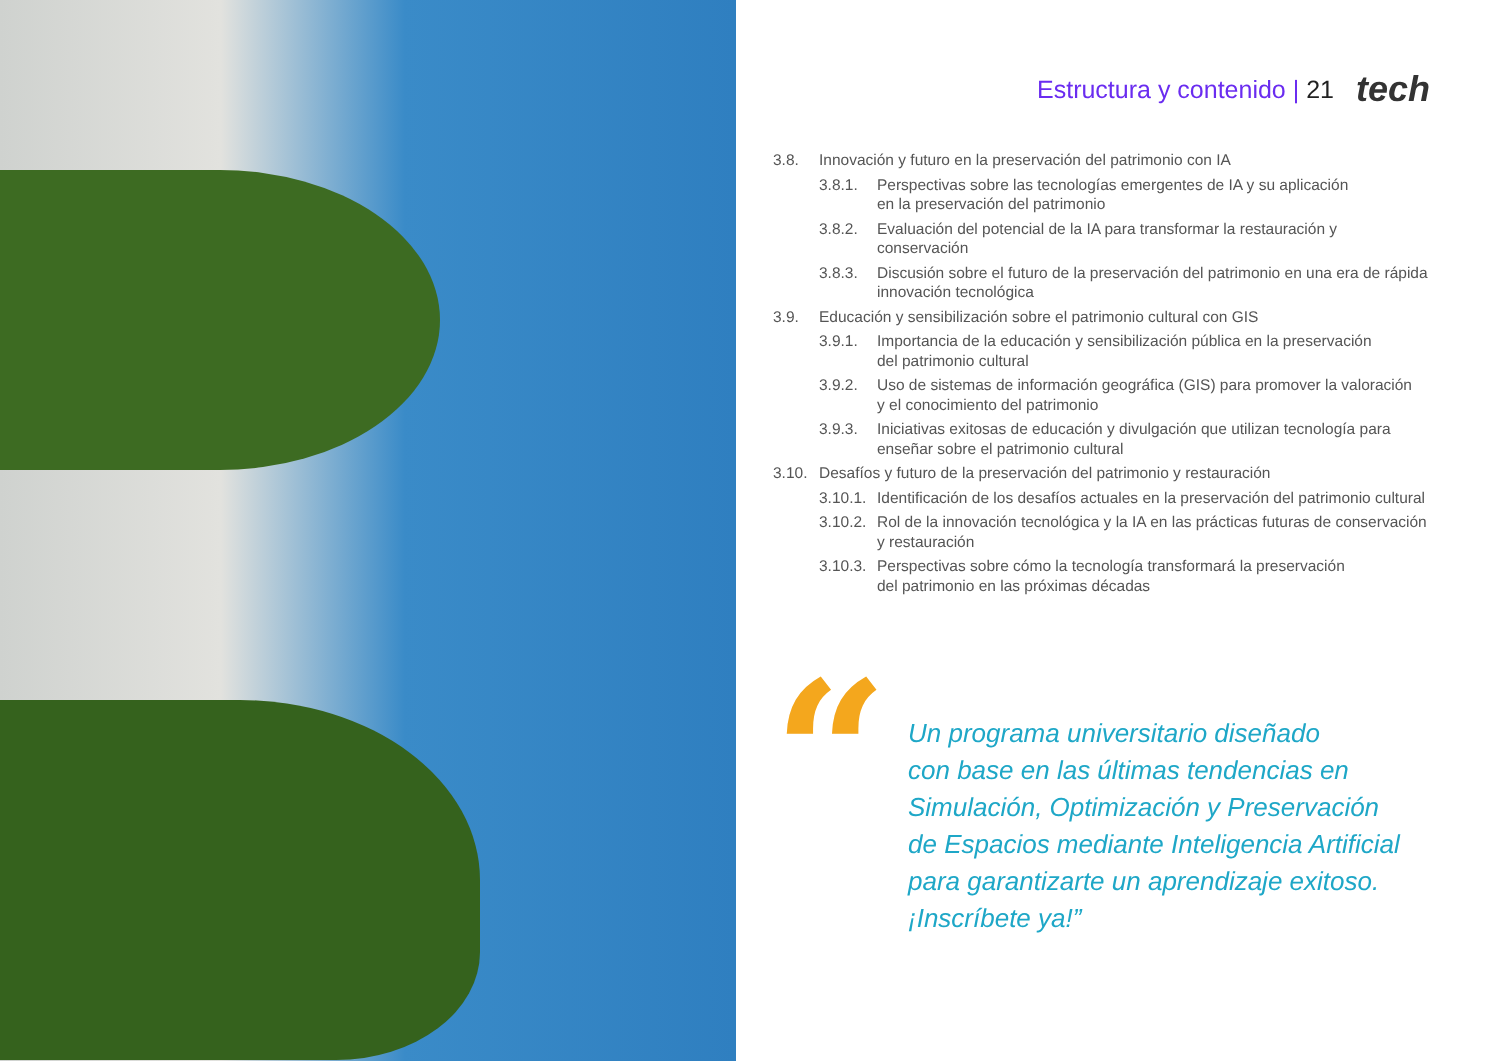Estructura y contenido | 21 tech
3.8. Innovación y futuro en la preservación del patrimonio con IA
3.8.1. Perspectivas sobre las tecnologías emergentes de IA y su aplicación
en la preservación del patrimonio
3.8.2. Evaluación del potencial de la IA para transformar la restauración y conservación
3.8.3. Discusión sobre el futuro de la preservación del patrimonio en una era de rápida innovación tecnológica
3.9. Educación y sensibilización sobre el patrimonio cultural con GIS
3.9.1. Importancia de la educación y sensibilización pública en la preservación
del patrimonio cultural
3.9.2. Uso de sistemas de información geográfica (GIS) para promover la valoración
y el conocimiento del patrimonio
3.9.3. Iniciativas exitosas de educación y divulgación que utilizan tecnología para enseñar sobre el patrimonio cultural
3.10. Desafíos y futuro de la preservación del patrimonio y restauración
3.10.1. Identificación de los desafíos actuales en la preservación del patrimonio cultural
3.10.2. Rol de la innovación tecnológica y la IA en las prácticas futuras de conservación
y restauración
3.10.3. Perspectivas sobre cómo la tecnología transformará la preservación
del patrimonio en las próximas décadas
“
Un programa universitario diseñado
con base en las últimas tendencias en
Simulación, Optimización y Preservación
de Espacios mediante Inteligencia Artificial
para garantizarte un aprendizaje exitoso.
¡Inscríbete ya!”